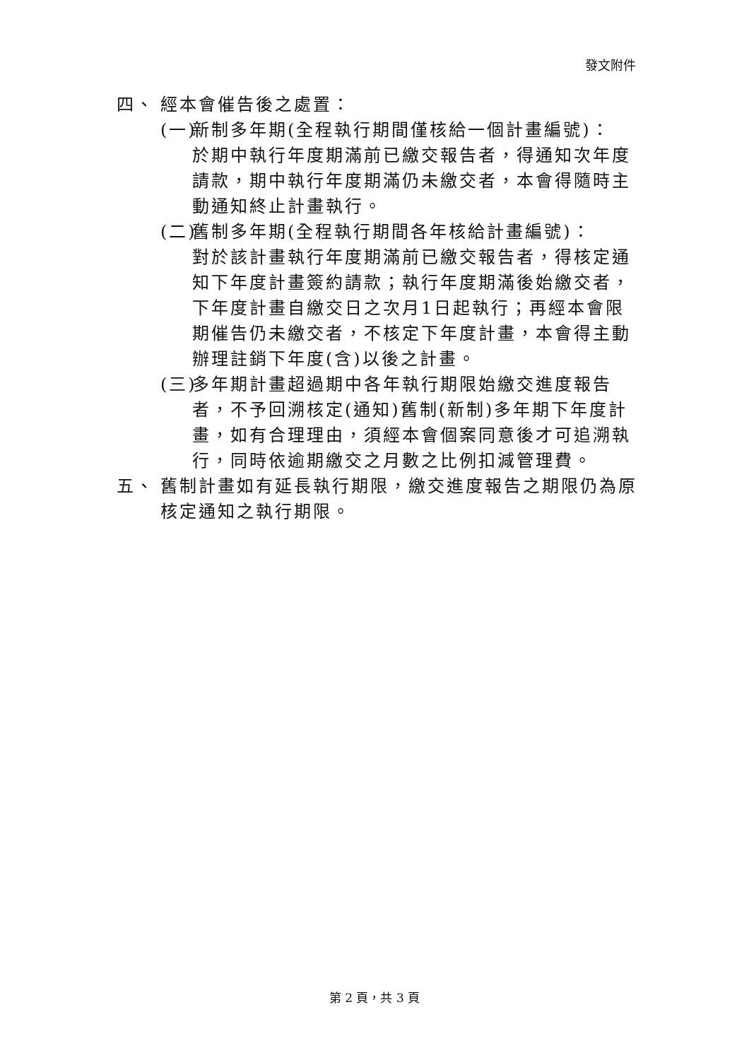發文附件
四、 經本會催告後之處置：
(一)
新制多年期(全程執行期間僅核給一個計畫編號)：
於期中執行年度期滿前已繳交報告者，得通知次年度請款，期中執行年度期滿仍未繳交者，本會得隨時主動通知終止計畫執行。
(二)
舊制多年期(全程執行期間各年核給計畫編號)：
對於該計畫執行年度期滿前已繳交報告者，得核定通知下年度計畫簽約請款；執行年度期滿後始繳交者，下年度計畫自繳交日之次月1日起執行；再經本會限期催告仍未繳交者，不核定下年度計畫，本會得主動辦理註銷下年度(含)以後之計畫。
(三)
多年期計畫超過期中各年執行期限始繳交進度報告者，不予回溯核定(通知)舊制(新制)多年期下年度計畫，如有合理理由，須經本會個案同意後才可追溯執行，同時依逾期繳交之月數之比例扣減管理費。
五、 舊制計畫如有延長執行期限，繳交進度報告之期限仍為原核定通知之執行期限。
第 2 頁，共 3 頁